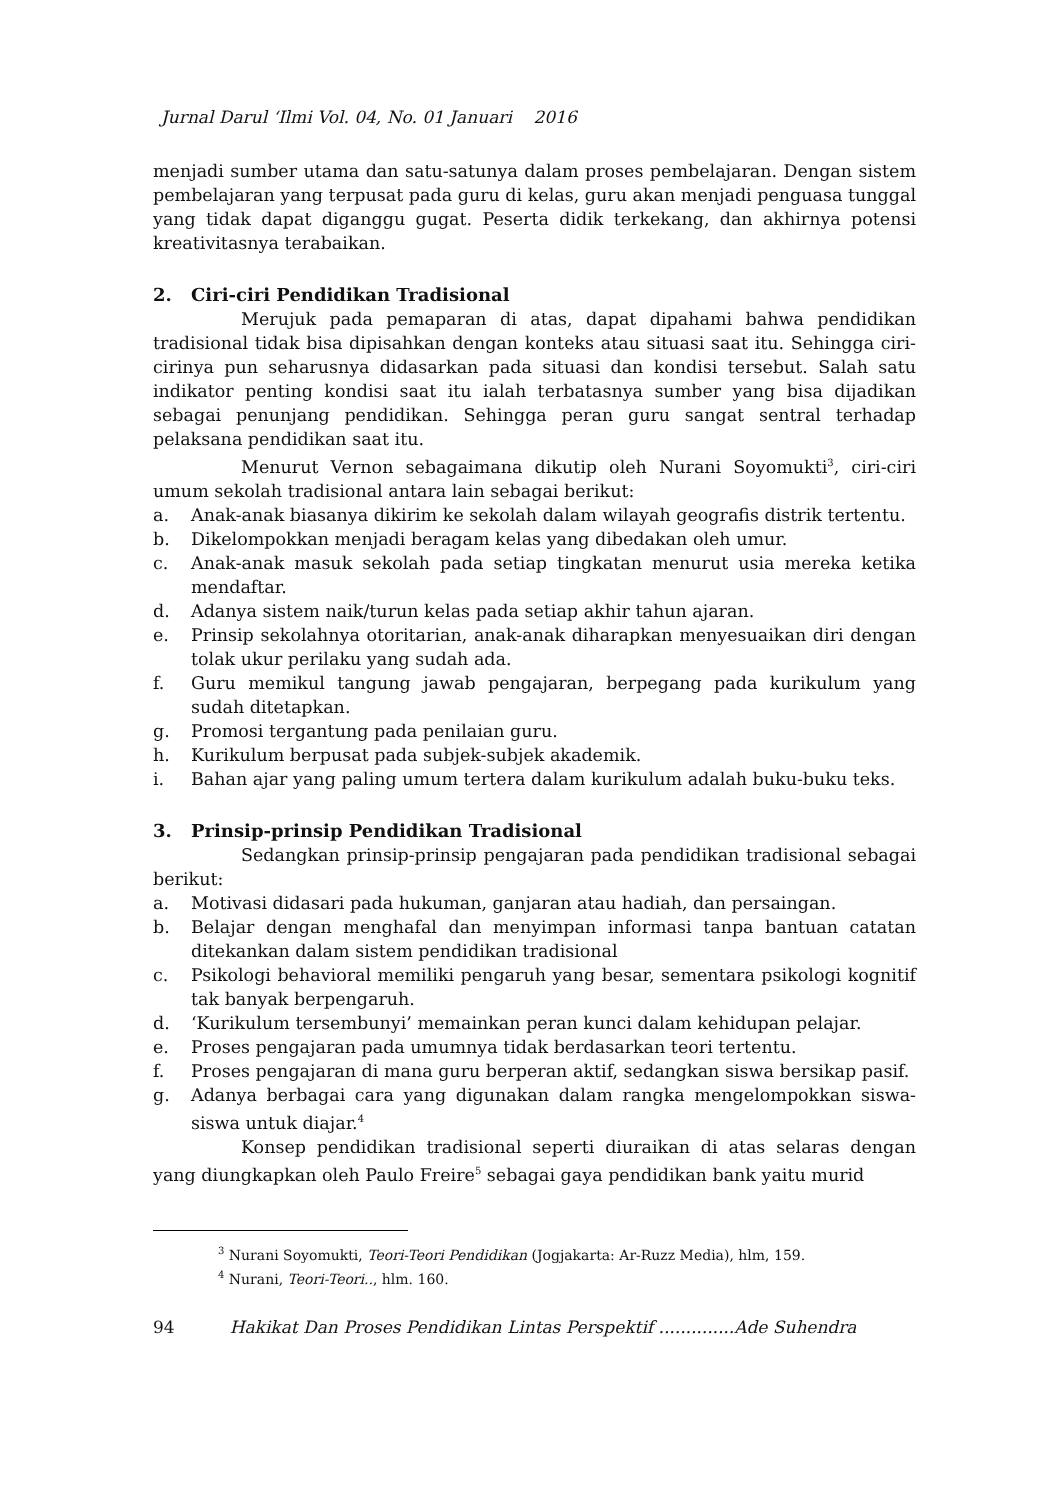Jurnal Darul ‘Ilmi Vol. 04, No. 01 Januari 2016
menjadi sumber utama dan satu-satunya dalam proses pembelajaran. Dengan sistem pembelajaran yang terpusat pada guru di kelas, guru akan menjadi penguasa tunggal yang tidak dapat diganggu gugat. Peserta didik terkekang, dan akhirnya potensi kreativitasnya terabaikan.
2. Ciri-ciri Pendidikan Tradisional
Merujuk pada pemaparan di atas, dapat dipahami bahwa pendidikan tradisional tidak bisa dipisahkan dengan konteks atau situasi saat itu. Sehingga ciri-cirinya pun seharusnya didasarkan pada situasi dan kondisi tersebut. Salah satu indikator penting kondisi saat itu ialah terbatasnya sumber yang bisa dijadikan sebagai penunjang pendidikan. Sehingga peran guru sangat sentral terhadap pelaksana pendidikan saat itu.
Menurut Vernon sebagaimana dikutip oleh Nurani Soyomukti<sup>3</sup>, ciri-ciri umum sekolah tradisional antara lain sebagai berikut:
a. Anak-anak biasanya dikirim ke sekolah dalam wilayah geografis distrik tertentu.
b. Dikelompokkan menjadi beragam kelas yang dibedakan oleh umur.
c. Anak-anak masuk sekolah pada setiap tingkatan menurut usia mereka ketika mendaftar.
d. Adanya sistem naik/turun kelas pada setiap akhir tahun ajaran.
e. Prinsip sekolahnya otoritarian, anak-anak diharapkan menyesuaikan diri dengan tolak ukur perilaku yang sudah ada.
f. Guru memikul tangung jawab pengajaran, berpegang pada kurikulum yang sudah ditetapkan.
g. Promosi tergantung pada penilaian guru.
h. Kurikulum berpusat pada subjek-subjek akademik.
i. Bahan ajar yang paling umum tertera dalam kurikulum adalah buku-buku teks.
3. Prinsip-prinsip Pendidikan Tradisional
Sedangkan prinsip-prinsip pengajaran pada pendidikan tradisional sebagai berikut:
a. Motivasi didasari pada hukuman, ganjaran atau hadiah, dan persaingan.
b. Belajar dengan menghafal dan menyimpan informasi tanpa bantuan catatan ditekankan dalam sistem pendidikan tradisional
c. Psikologi behavioral memiliki pengaruh yang besar, sementara psikologi kognitif tak banyak berpengaruh.
d. ‘Kurikulum tersembunyi’ memainkan peran kunci dalam kehidupan pelajar.
e. Proses pengajaran pada umumnya tidak berdasarkan teori tertentu.
f. Proses pengajaran di mana guru berperan aktif, sedangkan siswa bersikap pasif.
g. Adanya berbagai cara yang digunakan dalam rangka mengelompokkan siswa-siswa untuk diajar.<sup>4</sup>
Konsep pendidikan tradisional seperti diuraikan di atas selaras dengan yang diungkapkan oleh Paulo Freire<sup>5</sup> sebagai gaya pendidikan bank yaitu murid
<sup>3</sup> Nurani Soyomukti, Teori-Teori Pendidikan (Jogjakarta: Ar-Ruzz Media), hlm, 159.
<sup>4</sup> Nurani, Teori-Teori.., hlm. 160.
94 Hakikat Dan Proses Pendidikan Lintas Perspektif ..............Ade Suhendra